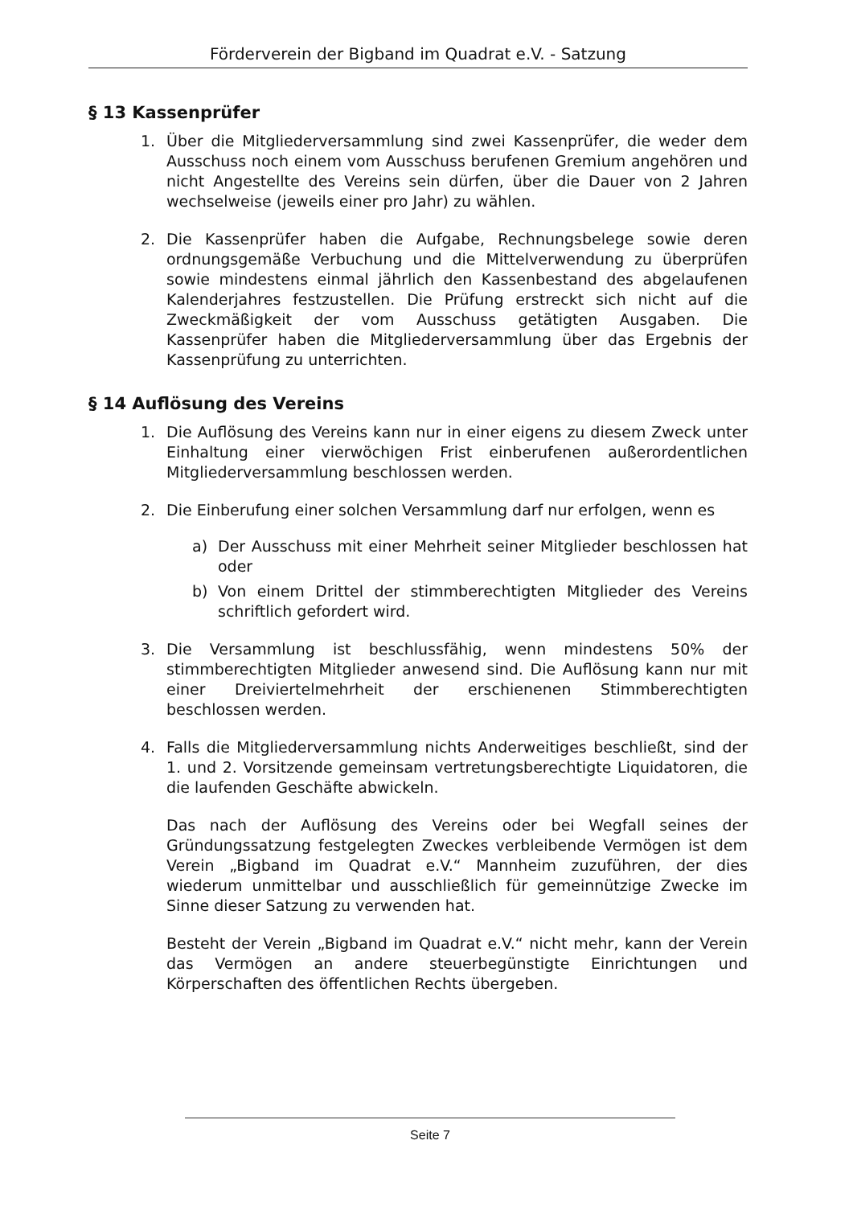Förderverein der Bigband im Quadrat e.V. - Satzung
§ 13 Kassenprüfer
1. Über die Mitgliederversammlung sind zwei Kassenprüfer, die weder dem Ausschuss noch einem vom Ausschuss berufenen Gremium angehören und nicht Angestellte des Vereins sein dürfen, über die Dauer von 2 Jahren wechselweise (jeweils einer pro Jahr) zu wählen.
2. Die Kassenprüfer haben die Aufgabe, Rechnungsbelege sowie deren ordnungsgemäße Verbuchung und die Mittelverwendung zu überprüfen sowie mindestens einmal jährlich den Kassenbestand des abgelaufenen Kalenderjahres festzustellen. Die Prüfung erstreckt sich nicht auf die Zweckmäßigkeit der vom Ausschuss getätigten Ausgaben. Die Kassenprüfer haben die Mitgliederversammlung über das Ergebnis der Kassenprüfung zu unterrichten.
§ 14 Auflösung des Vereins
1. Die Auflösung des Vereins kann nur in einer eigens zu diesem Zweck unter Einhaltung einer vierwöchigen Frist einberufenen außerordentlichen Mitgliederversammlung beschlossen werden.
2. Die Einberufung einer solchen Versammlung darf nur erfolgen, wenn es
a) Der Ausschuss mit einer Mehrheit seiner Mitglieder beschlossen hat oder
b) Von einem Drittel der stimmberechtigten Mitglieder des Vereins schriftlich gefordert wird.
3. Die Versammlung ist beschlussfähig, wenn mindestens 50% der stimmberechtigten Mitglieder anwesend sind. Die Auflösung kann nur mit einer Dreiviertelmehrheit der erschienenen Stimmberechtigten beschlossen werden.
4. Falls die Mitgliederversammlung nichts Anderweitiges beschließt, sind der 1. und 2. Vorsitzende gemeinsam vertretungsberechtigte Liquidatoren, die die laufenden Geschäfte abwickeln.
Das nach der Auflösung des Vereins oder bei Wegfall seines der Gründungssatzung festgelegten Zweckes verbleibende Vermögen ist dem Verein „Bigband im Quadrat e.V.“ Mannheim zuzuführen, der dies wiederum unmittelbar und ausschließlich für gemeinnützige Zwecke im Sinne dieser Satzung zu verwenden hat.
Besteht der Verein „Bigband im Quadrat e.V.“ nicht mehr, kann der Verein das Vermögen an andere steuerbegünstigte Einrichtungen und Körperschaften des öffentlichen Rechts übergeben.
Seite 7